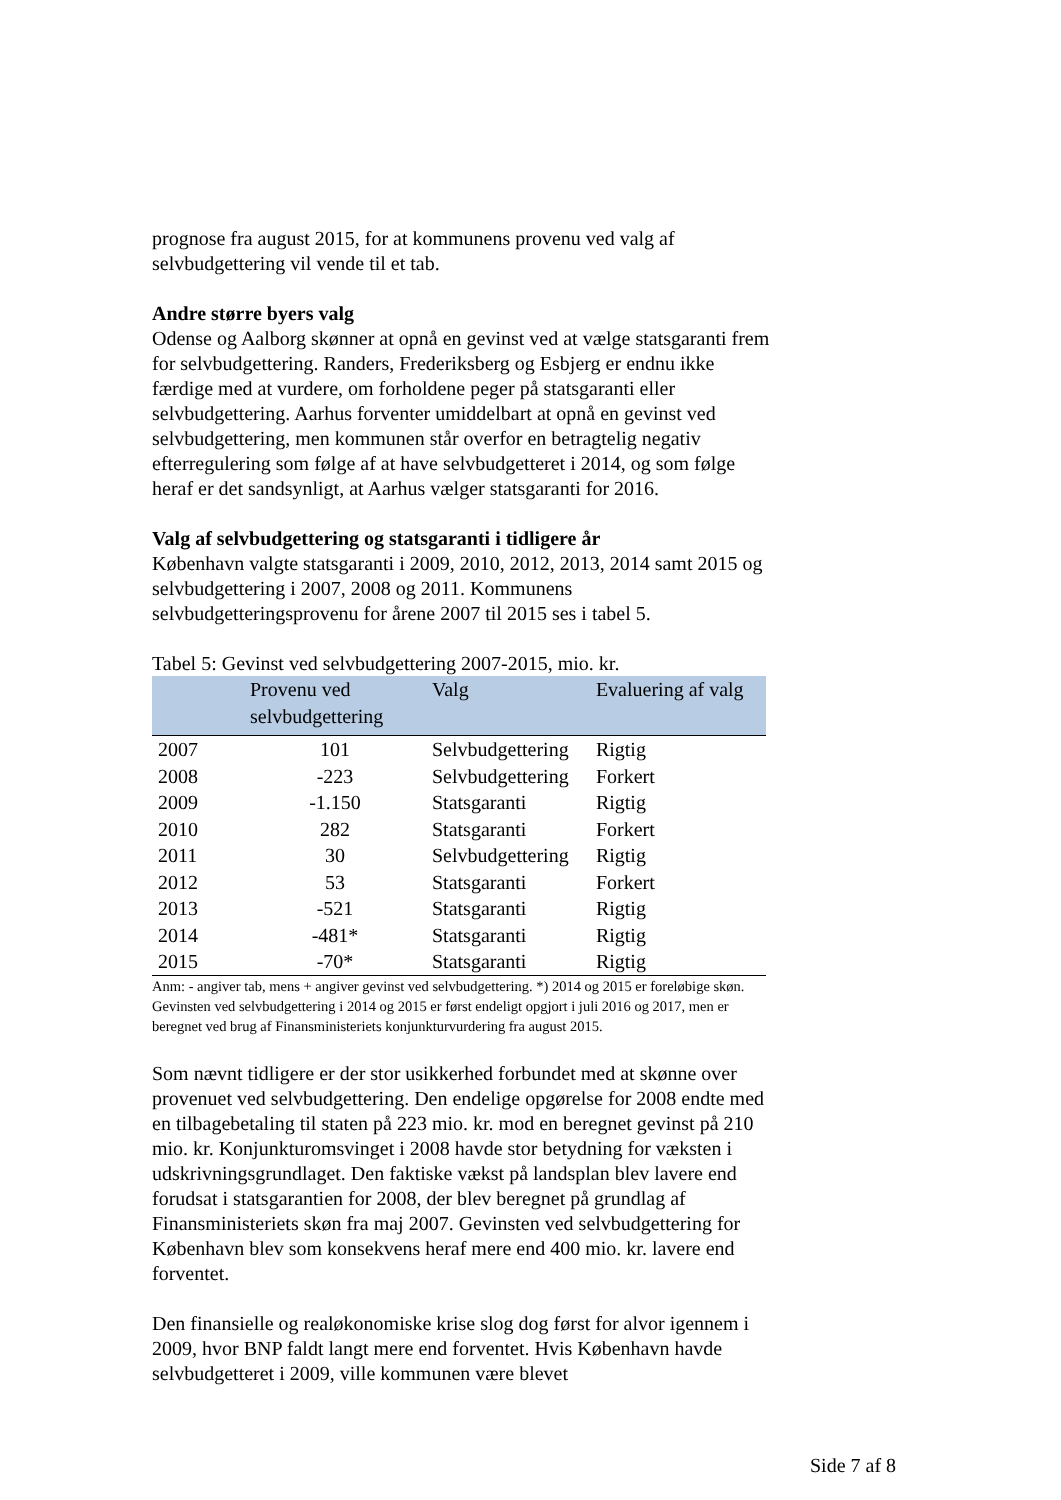prognose fra august 2015, for at kommunens provenu ved valg af selvbudgettering vil vende til et tab.
Andre større byers valg
Odense og Aalborg skønner at opnå en gevinst ved at vælge statsgaranti frem for selvbudgettering. Randers, Frederiksberg og Esbjerg er endnu ikke færdige med at vurdere, om forholdene peger på statsgaranti eller selvbudgettering. Aarhus forventer umiddelbart at opnå en gevinst ved selvbudgettering, men kommunen står overfor en betragtelig negativ efterregulering som følge af at have selvbudgetteret i 2014, og som følge heraf er det sandsynligt, at Aarhus vælger statsgaranti for 2016.
Valg af selvbudgettering og statsgaranti i tidligere år
København valgte statsgaranti i 2009, 2010, 2012, 2013, 2014 samt 2015 og selvbudgettering i 2007, 2008 og 2011. Kommunens selvbudgetteringsprovenu for årene 2007 til 2015 ses i tabel 5.
Tabel 5: Gevinst ved selvbudgettering 2007-2015, mio. kr.
| | Provenu ved selvbudgettering | Valg | Evaluering af valg |
| --- | --- | --- | --- |
| 2007 | 101 | Selvbudgettering | Rigtig |
| 2008 | -223 | Selvbudgettering | Forkert |
| 2009 | -1.150 | Statsgaranti | Rigtig |
| 2010 | 282 | Statsgaranti | Forkert |
| 2011 | 30 | Selvbudgettering | Rigtig |
| 2012 | 53 | Statsgaranti | Forkert |
| 2013 | -521 | Statsgaranti | Rigtig |
| 2014 | -481* | Statsgaranti | Rigtig |
| 2015 | -70* | Statsgaranti | Rigtig |
Anm: - angiver tab, mens + angiver gevinst ved selvbudgettering. *) 2014 og 2015 er foreløbige skøn. Gevinsten ved selvbudgettering i 2014 og 2015 er først endeligt opgjort i juli 2016 og 2017, men er beregnet ved brug af Finansministeriets konjunkturvurdering fra august 2015.
Som nævnt tidligere er der stor usikkerhed forbundet med at skønne over provenuet ved selvbudgettering. Den endelige opgørelse for 2008 endte med en tilbagebetaling til staten på 223 mio. kr. mod en beregnet gevinst på 210 mio. kr. Konjunkturomsvinget i 2008 havde stor betydning for væksten i udskrivningsgrundlaget. Den faktiske vækst på landsplan blev lavere end forudsat i statsgarantien for 2008, der blev beregnet på grundlag af Finansministeriets skøn fra maj 2007. Gevinsten ved selvbudgettering for København blev som konsekvens heraf mere end 400 mio. kr. lavere end forventet.
Den finansielle og realøkonomiske krise slog dog først for alvor igennem i 2009, hvor BNP faldt langt mere end forventet. Hvis København havde selvbudgetteret i 2009, ville kommunen være blevet
Side 7 af 8